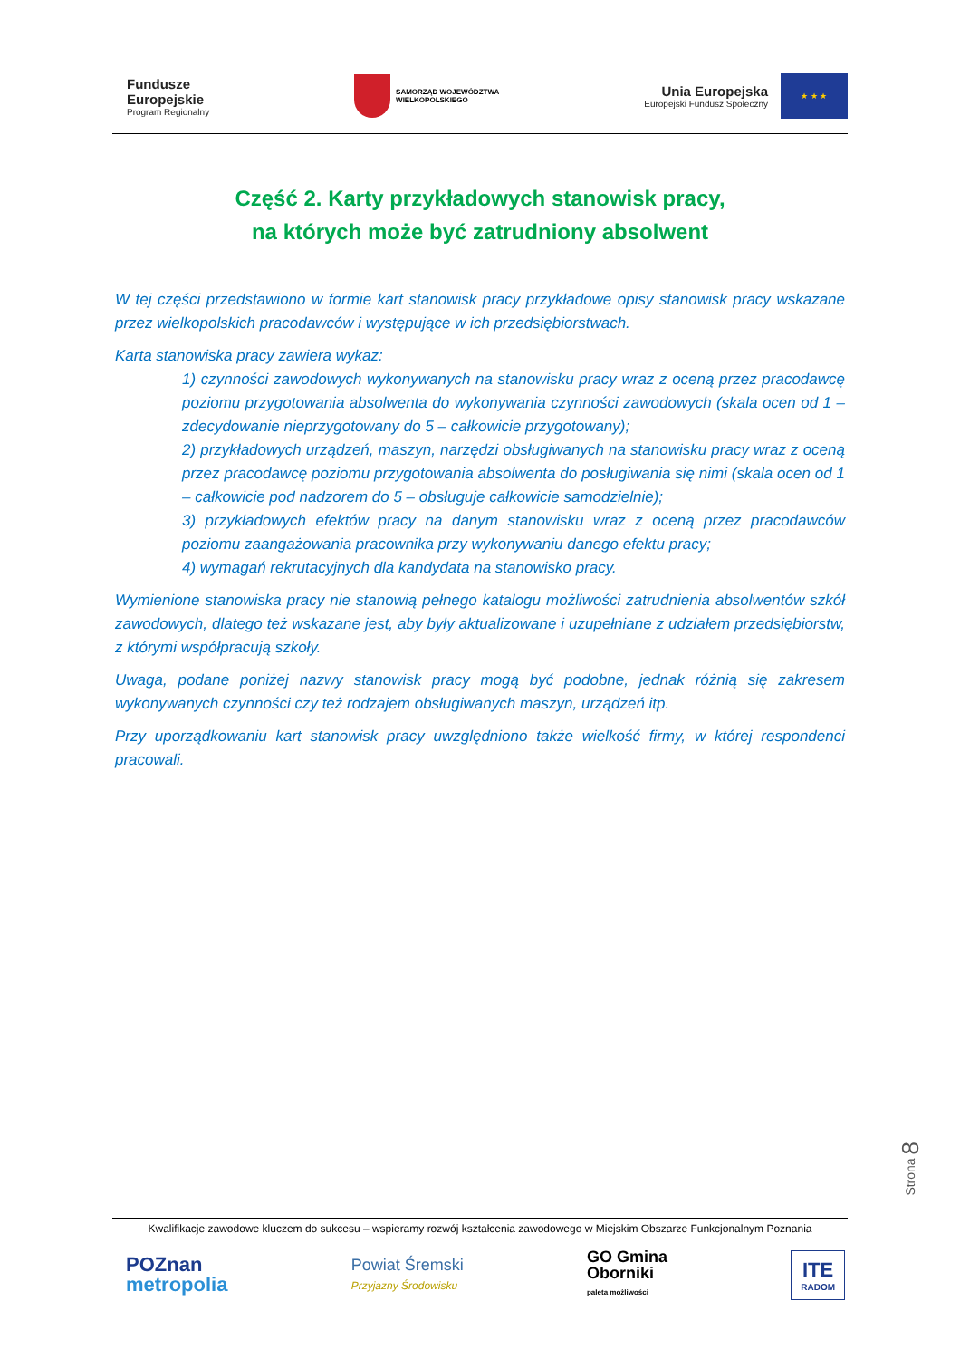Fundusze
Europejskie
Program Regionalny
SAMORZĄD WOJEWÓDZTWA
WIELKOPOLSKIEGO
Unia Europejska
Europejski Fundusz Społeczny
★ ★ ★
Część 2. Karty przykładowych stanowisk pracy,
na których może być zatrudniony absolwent
W tej części przedstawiono w formie kart stanowisk pracy przykładowe opisy stanowisk pracy wskazane przez wielkopolskich pracodawców i występujące w ich przedsiębiorstwach.
Karta stanowiska pracy zawiera wykaz:
1) czynności zawodowych wykonywanych na stanowisku pracy wraz z oceną przez pracodawcę poziomu przygotowania absolwenta do wykonywania czynności zawodowych (skala ocen od 1 – zdecydowanie nieprzygotowany do 5 – całkowicie przygotowany);
2) przykładowych urządzeń, maszyn, narzędzi obsługiwanych na stanowisku pracy wraz z oceną przez pracodawcę poziomu przygotowania absolwenta do posługiwania się nimi (skala ocen od 1 – całkowicie pod nadzorem do 5 – obsługuje całkowicie samodzielnie);
3) przykładowych efektów pracy na danym stanowisku wraz z oceną przez pracodawców poziomu zaangażowania pracownika przy wykonywaniu danego efektu pracy;
4) wymagań rekrutacyjnych dla kandydata na stanowisko pracy.
Wymienione stanowiska pracy nie stanowią pełnego katalogu możliwości zatrudnienia absolwentów szkół zawodowych, dlatego też wskazane jest, aby były aktualizowane i uzupełniane z udziałem przedsiębiorstw, z którymi współpracują szkoły.
Uwaga, podane poniżej nazwy stanowisk pracy mogą być podobne, jednak różnią się zakresem wykonywanych czynności czy też rodzajem obsługiwanych maszyn, urządzeń itp.
Przy uporządkowaniu kart stanowisk pracy uwzględniono także wielkość firmy, w której respondenci pracowali.
Strona 8
Kwalifikacje zawodowe kluczem do sukcesu – wspieramy rozwój kształcenia zawodowego w Miejskim Obszarze Funkcjonalnym Poznania
POZnan
metropolia
Powiat Śremski
Przyjazny Środowisku
GO Gmina
Oborniki
paleta możliwości
ITE
RADOM